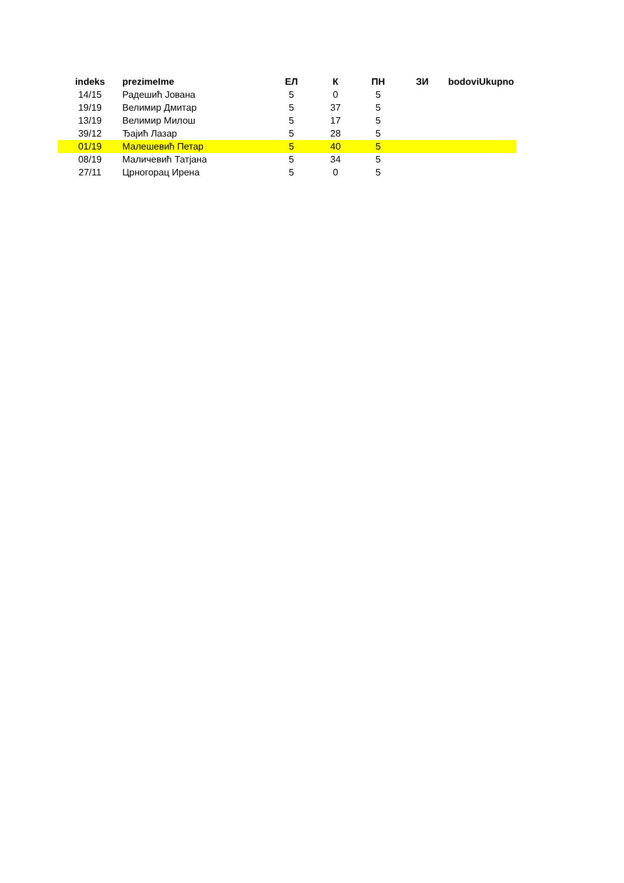| indeks | prezimeIme | ЕЛ | К | ПН | ЗИ | bodoviUkupno |
| --- | --- | --- | --- | --- | --- | --- |
| 14/15 | Радешић Јована | 5 | 0 | 5 | | |
| 19/19 | Велимир Дмитар | 5 | 37 | 5 | | |
| 13/19 | Велимир Милош | 5 | 17 | 5 | | |
| 39/12 | Ђајић Лазар | 5 | 28 | 5 | | |
| 01/19 | Малешевић Петар | 5 | 40 | 5 | | |
| 08/19 | Маличевић Татјана | 5 | 34 | 5 | | |
| 27/11 | Црногорац Ирена | 5 | 0 | 5 | | |